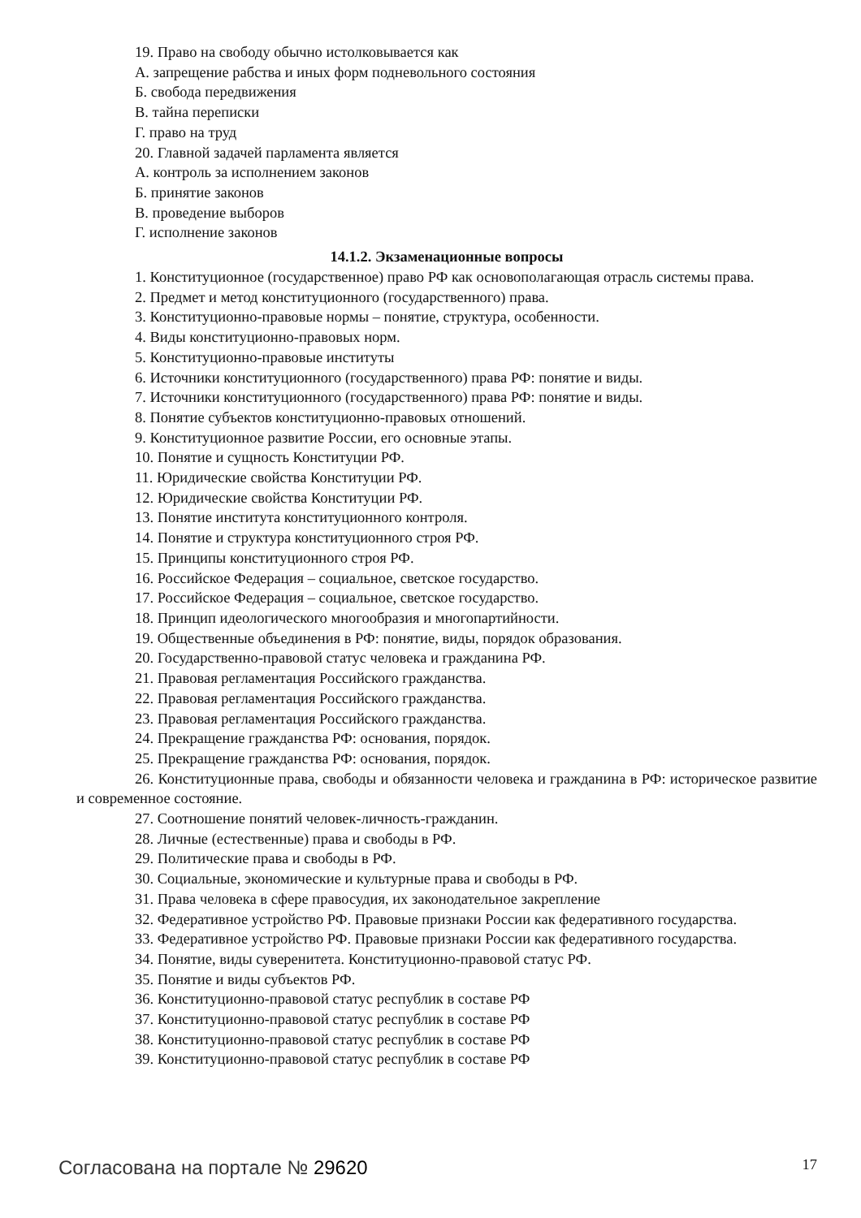19. Право на свободу обычно истолковывается как
А. запрещение рабства и иных форм подневольного состояния
Б. свобода передвижения
В. тайна переписки
Г. право на труд
20. Главной задачей парламента является
А. контроль за исполнением законов
Б. принятие законов
В. проведение выборов
Г. исполнение законов
14.1.2. Экзаменационные вопросы
1. Конституционное (государственное) право РФ как основополагающая отрасль системы права.
2. Предмет и метод конституционного (государственного) права.
3. Конституционно-правовые нормы – понятие, структура, особенности.
4. Виды конституционно-правовых норм.
5. Конституционно-правовые институты
6. Источники конституционного (государственного) права РФ: понятие и виды.
7. Источники конституционного (государственного) права РФ: понятие и виды.
8. Понятие субъектов конституционно-правовых отношений.
9. Конституционное развитие России, его основные этапы.
10. Понятие и сущность Конституции РФ.
11. Юридические свойства Конституции РФ.
12. Юридические свойства Конституции РФ.
13. Понятие института конституционного контроля.
14. Понятие и структура конституционного строя РФ.
15. Принципы конституционного строя РФ.
16. Российское Федерация – социальное, светское государство.
17. Российское Федерация – социальное, светское государство.
18. Принцип идеологического многообразия и многопартийности.
19. Общественные объединения в РФ: понятие, виды, порядок образования.
20. Государственно-правовой статус человека и гражданина РФ.
21. Правовая регламентация Российского гражданства.
22. Правовая регламентация Российского гражданства.
23. Правовая регламентация Российского гражданства.
24. Прекращение гражданства РФ: основания, порядок.
25. Прекращение гражданства РФ: основания, порядок.
26. Конституционные права, свободы и обязанности человека и гражданина в РФ: историческое развитие и современное состояние.
27. Соотношение понятий человек-личность-гражданин.
28. Личные (естественные) права и свободы в РФ.
29. Политические права и свободы в РФ.
30. Социальные, экономические и культурные права и свободы в РФ.
31. Права человека в сфере правосудия, их законодательное закрепление
32. Федеративное устройство РФ. Правовые признаки России как федеративного государства.
33. Федеративное устройство РФ. Правовые признаки России как федеративного государства.
34. Понятие, виды суверенитета. Конституционно-правовой статус РФ.
35. Понятие и виды субъектов РФ.
36. Конституционно-правовой статус республик в составе РФ
37. Конституционно-правовой статус республик в составе РФ
38. Конституционно-правовой статус республик в составе РФ
39. Конституционно-правовой статус республик в составе РФ
Согласована на портале № 29620 17